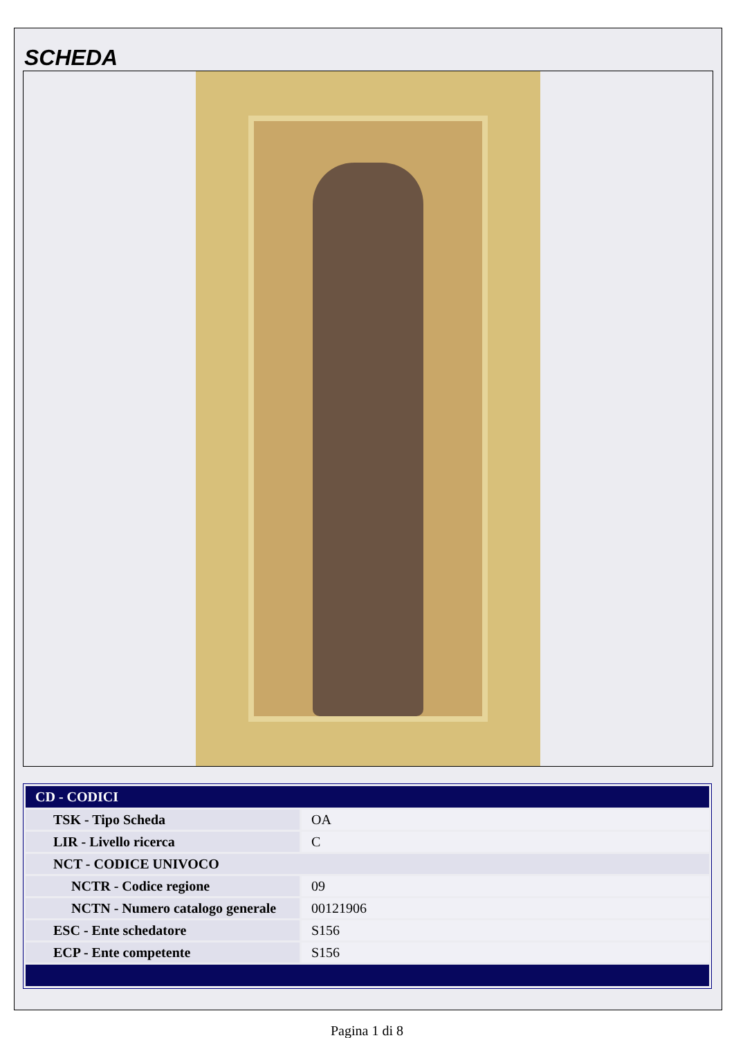SCHEDA
| CD - CODICI | |
| --- | --- |
| TSK - Tipo Scheda | OA |
| LIR - Livello ricerca | C |
| NCT - CODICE UNIVOCO | |
| NCTR - Codice regione | 09 |
| NCTN - Numero catalogo generale | 00121906 |
| ESC - Ente schedatore | S156 |
| ECP - Ente competente | S156 |
Pagina 1 di 8